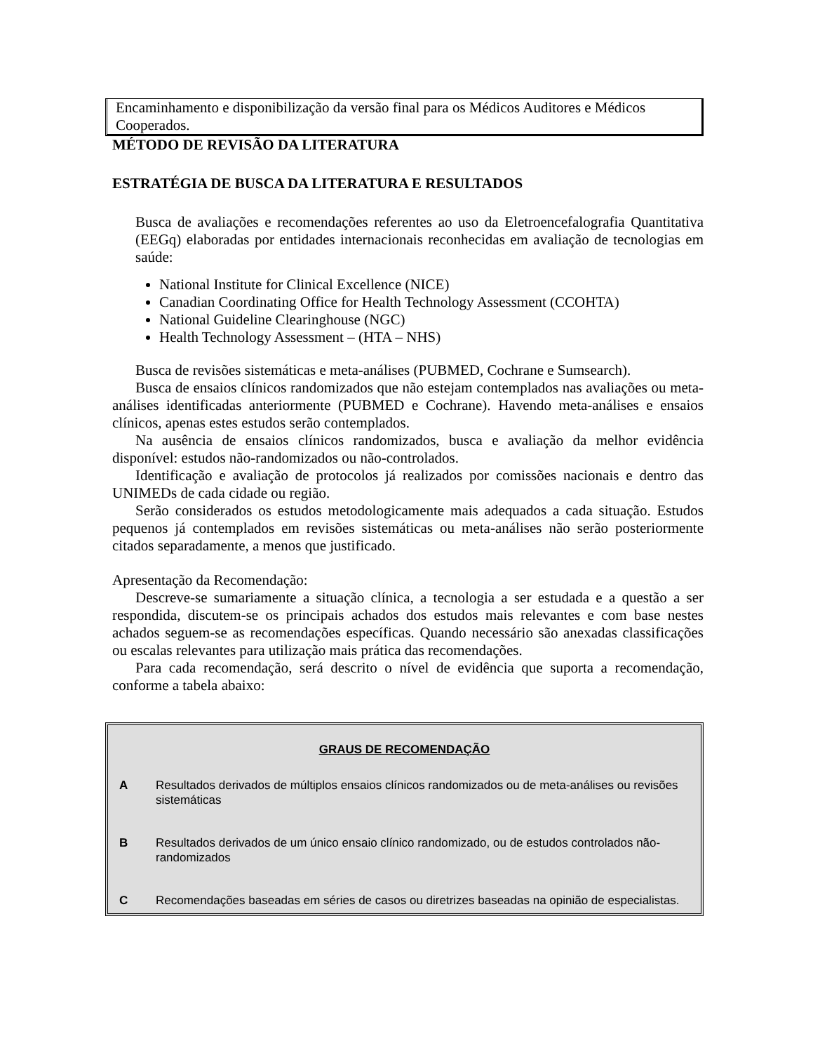Encaminhamento e disponibilização da versão final para os Médicos Auditores e Médicos Cooperados.
MÉTODO DE REVISÃO DA LITERATURA
ESTRATÉGIA DE BUSCA DA LITERATURA E RESULTADOS
Busca de avaliações e recomendações referentes ao uso da Eletroencefalografia Quantitativa (EEGq) elaboradas por entidades internacionais reconhecidas em avaliação de tecnologias em saúde:
National Institute for Clinical Excellence (NICE)
Canadian Coordinating Office for Health Technology Assessment (CCOHTA)
National Guideline Clearinghouse (NGC)
Health Technology Assessment – (HTA – NHS)
Busca de revisões sistemáticas e meta-análises (PUBMED, Cochrane e Sumsearch).
Busca de ensaios clínicos randomizados que não estejam contemplados nas avaliações ou meta-análises identificadas anteriormente (PUBMED e Cochrane). Havendo meta-análises e ensaios clínicos, apenas estes estudos serão contemplados.
Na ausência de ensaios clínicos randomizados, busca e avaliação da melhor evidência disponível: estudos não-randomizados ou não-controlados.
Identificação e avaliação de protocolos já realizados por comissões nacionais e dentro das UNIMEDs de cada cidade ou região.
Serão considerados os estudos metodologicamente mais adequados a cada situação. Estudos pequenos já contemplados em revisões sistemáticas ou meta-análises não serão posteriormente citados separadamente, a menos que justificado.
Apresentação da Recomendação:
Descreve-se sumariamente a situação clínica, a tecnologia a ser estudada e a questão a ser respondida, discutem-se os principais achados dos estudos mais relevantes e com base nestes achados seguem-se as recomendações específicas. Quando necessário são anexadas classificações ou escalas relevantes para utilização mais prática das recomendações.
Para cada recomendação, será descrito o nível de evidência que suporta a recomendação, conforme a tabela abaixo:
GRAUS DE RECOMENDAÇÃO
| A | Resultados derivados de múltiplos ensaios clínicos randomizados ou de meta-análises ou revisões sistemáticas |
| B | Resultados derivados de um único ensaio clínico randomizado, ou de estudos controlados não-randomizados |
| C | Recomendações baseadas em séries de casos ou diretrizes baseadas na opinião de especialistas. |